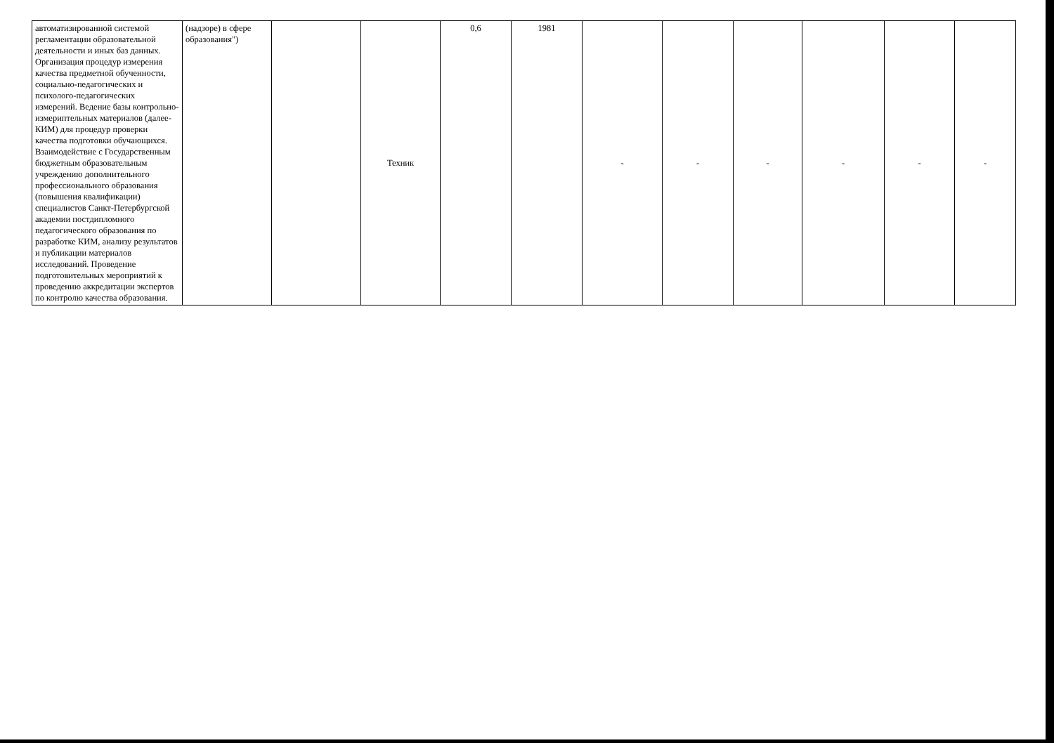| автоматизированной системой регламентации образовательной деятельности и иных баз данных. Организация процедур измерения качества предметной обученности, социально-педагогических и психолого-педагогических измерений. Ведение базы контрольно-измериптельных материалов (далее-КИМ) для процедур проверки качества подготовки обучающихся. Взаимодействие с Государственным бюджетным образовательным учреждению дополнительного профессионального образования (повышения квалификации) специалистов Санкт-Петербургской академии постдипломного педагогического образования по разработке КИМ, анализу результатов и публикации материалов исследований. Проведение подготовительных мероприятий к проведению аккредитации экспертов по контролю качества образования. | (надзоре) в сфере образования") | | Техник | 0,6 | 1981 | - | - | - | - | - | - |